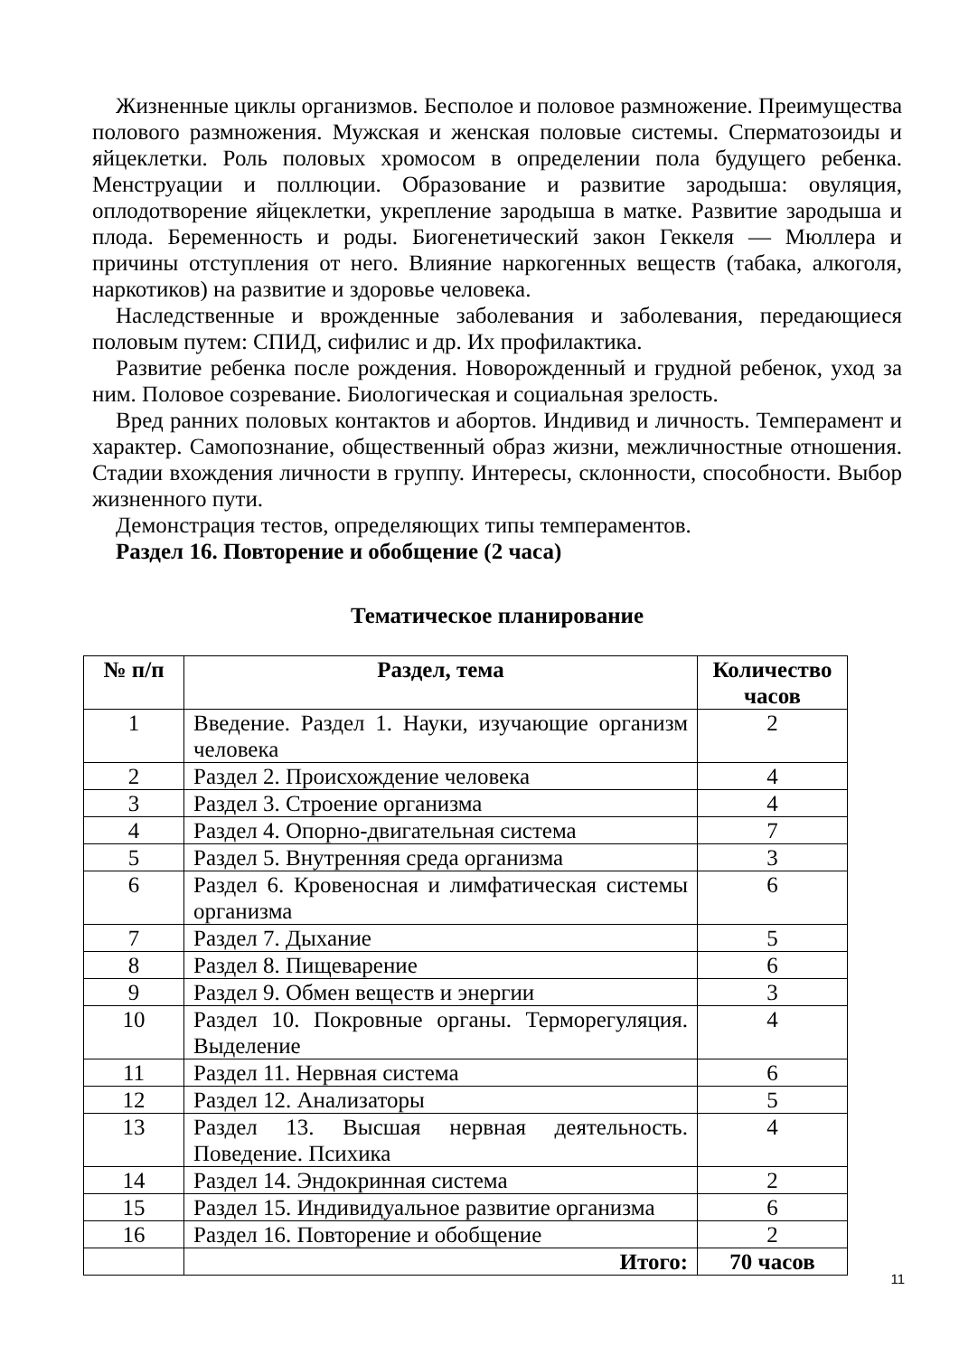Жизненные циклы организмов. Бесполое и половое размножение. Преимущества полового размножения. Мужская и женская половые системы. Сперматозоиды и яйцеклетки. Роль половых хромосом в определении пола будущего ребенка. Менструации и поллюции. Образование и развитие зародыша: овуляция, оплодотворение яйцеклетки, укрепление зародыша в матке. Развитие зародыша и плода. Беременность и роды. Биогенетический закон Геккеля — Мюллера и причины отступления от него. Влияние наркогенных веществ (табака, алкоголя, наркотиков) на развитие и здоровье человека.
Наследственные и врожденные заболевания и заболевания, передающиеся половым путем: СПИД, сифилис и др. Их профилактика.
Развитие ребенка после рождения. Новорожденный и грудной ребенок, уход за ним. Половое созревание. Биологическая и социальная зрелость.
Вред ранних половых контактов и абортов. Индивид и личность. Темперамент и характер. Самопознание, общественный образ жизни, межличностные отношения. Стадии вхождения личности в группу. Интересы, склонности, способности. Выбор жизненного пути.
Демонстрация тестов, определяющих типы темпераментов.
Раздел 16. Повторение и обобщение (2 часа)
Тематическое планирование
| № п/п | Раздел, тема | Количество часов |
| --- | --- | --- |
| 1 | Введение. Раздел 1. Науки, изучающие организм человека | 2 |
| 2 | Раздел 2. Происхождение человека | 4 |
| 3 | Раздел 3. Строение организма | 4 |
| 4 | Раздел 4. Опорно-двигательная система | 7 |
| 5 | Раздел 5. Внутренняя среда организма | 3 |
| 6 | Раздел 6. Кровеносная и лимфатическая системы организма | 6 |
| 7 | Раздел 7. Дыхание | 5 |
| 8 | Раздел 8. Пищеварение | 6 |
| 9 | Раздел 9. Обмен веществ и энергии | 3 |
| 10 | Раздел 10. Покровные органы. Терморегуляция. Выделение | 4 |
| 11 | Раздел 11. Нервная система | 6 |
| 12 | Раздел 12. Анализаторы | 5 |
| 13 | Раздел 13. Высшая нервная деятельность. Поведение. Психика | 4 |
| 14 | Раздел 14. Эндокринная система | 2 |
| 15 | Раздел 15. Индивидуальное развитие организма | 6 |
| 16 | Раздел 16. Повторение и обобщение | 2 |
| | Итого: | 70 часов |
11